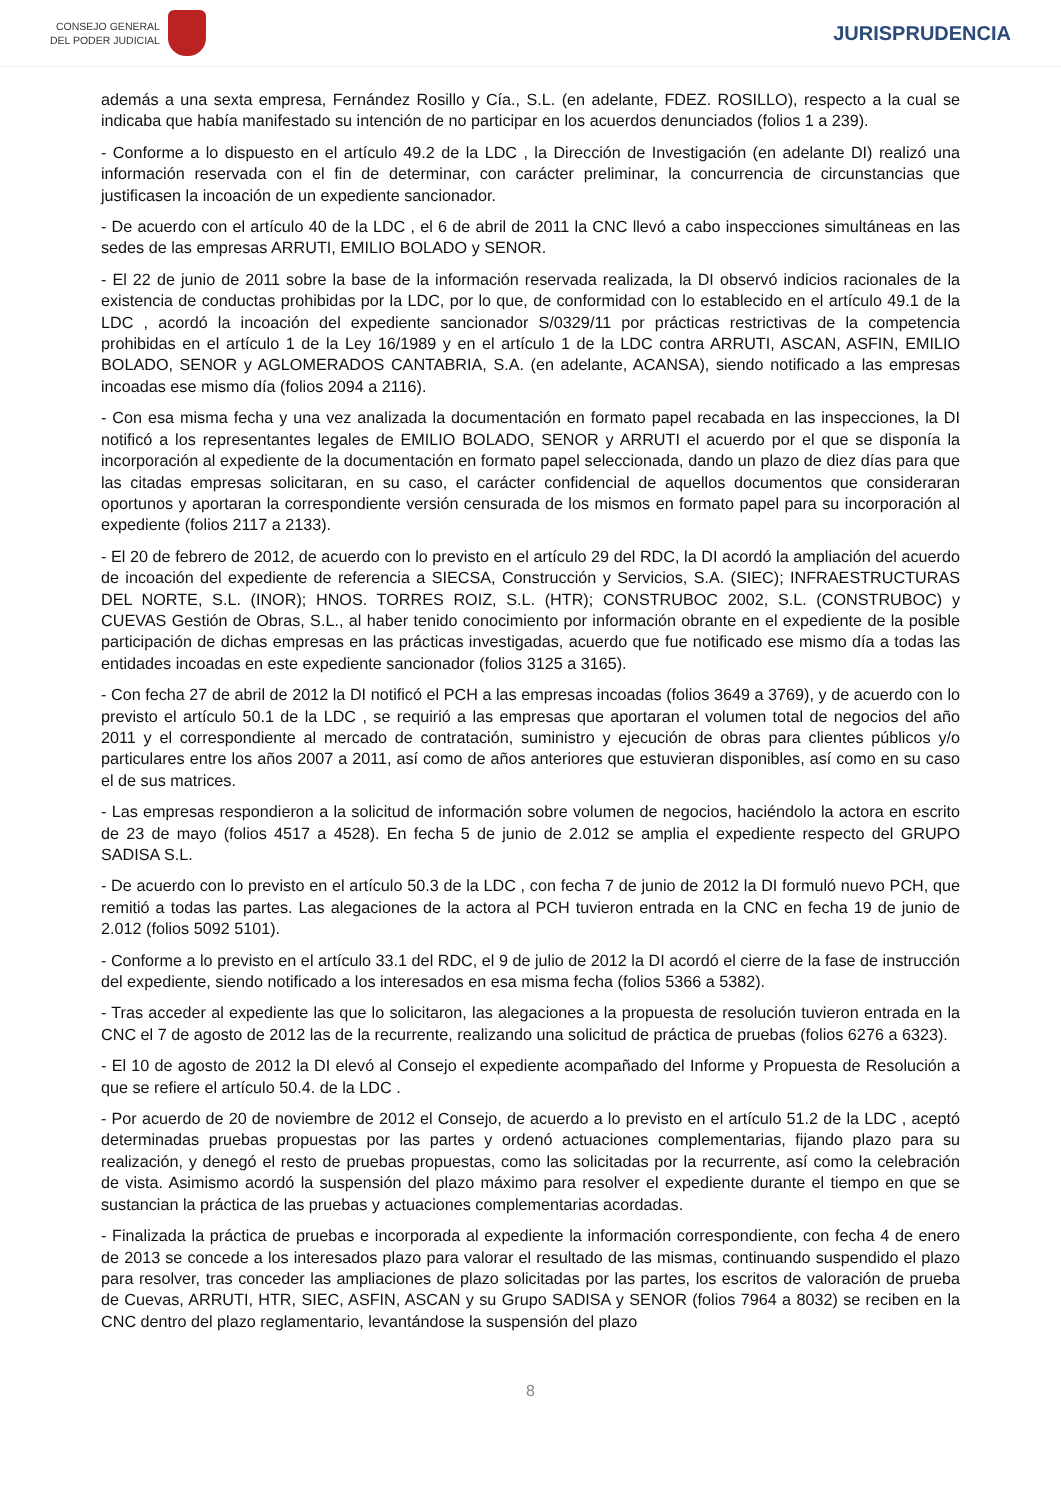CONSEJO GENERAL
DEL PODER JUDICIAL
JURISPRUDENCIA
además a una sexta empresa, Fernández Rosillo y Cía., S.L. (en adelante, FDEZ. ROSILLO), respecto a la cual se indicaba que había manifestado su intención de no participar en los acuerdos denunciados (folios 1 a 239).
- Conforme a lo dispuesto en el artículo 49.2 de la LDC , la Dirección de Investigación (en adelante DI) realizó una información reservada con el fin de determinar, con carácter preliminar, la concurrencia de circunstancias que justificasen la incoación de un expediente sancionador.
- De acuerdo con el artículo 40 de la LDC , el 6 de abril de 2011 la CNC llevó a cabo inspecciones simultáneas en las sedes de las empresas ARRUTI, EMILIO BOLADO y SENOR.
- El 22 de junio de 2011 sobre la base de la información reservada realizada, la DI observó indicios racionales de la existencia de conductas prohibidas por la LDC, por lo que, de conformidad con lo establecido en el artículo 49.1 de la LDC , acordó la incoación del expediente sancionador S/0329/11 por prácticas restrictivas de la competencia prohibidas en el artículo 1 de la Ley 16/1989 y en el artículo 1 de la LDC contra ARRUTI, ASCAN, ASFIN, EMILIO BOLADO, SENOR y AGLOMERADOS CANTABRIA, S.A. (en adelante, ACANSA), siendo notificado a las empresas incoadas ese mismo día (folios 2094 a 2116).
- Con esa misma fecha y una vez analizada la documentación en formato papel recabada en las inspecciones, la DI notificó a los representantes legales de EMILIO BOLADO, SENOR y ARRUTI el acuerdo por el que se disponía la incorporación al expediente de la documentación en formato papel seleccionada, dando un plazo de diez días para que las citadas empresas solicitaran, en su caso, el carácter confidencial de aquellos documentos que consideraran oportunos y aportaran la correspondiente versión censurada de los mismos en formato papel para su incorporación al expediente (folios 2117 a 2133).
- El 20 de febrero de 2012, de acuerdo con lo previsto en el artículo 29 del RDC, la DI acordó la ampliación del acuerdo de incoación del expediente de referencia a SIECSA, Construcción y Servicios, S.A. (SIEC); INFRAESTRUCTURAS DEL NORTE, S.L. (INOR); HNOS. TORRES ROIZ, S.L. (HTR); CONSTRUBOC 2002, S.L. (CONSTRUBOC) y CUEVAS Gestión de Obras, S.L., al haber tenido conocimiento por información obrante en el expediente de la posible participación de dichas empresas en las prácticas investigadas, acuerdo que fue notificado ese mismo día a todas las entidades incoadas en este expediente sancionador (folios 3125 a 3165).
- Con fecha 27 de abril de 2012 la DI notificó el PCH a las empresas incoadas (folios 3649 a 3769), y de acuerdo con lo previsto el artículo 50.1 de la LDC , se requirió a las empresas que aportaran el volumen total de negocios del año 2011 y el correspondiente al mercado de contratación, suministro y ejecución de obras para clientes públicos y/o particulares entre los años 2007 a 2011, así como de años anteriores que estuvieran disponibles, así como en su caso el de sus matrices.
- Las empresas respondieron a la solicitud de información sobre volumen de negocios, haciéndolo la actora en escrito de 23 de mayo (folios 4517 a 4528). En fecha 5 de junio de 2.012 se amplia el expediente respecto del GRUPO SADISA S.L.
- De acuerdo con lo previsto en el artículo 50.3 de la LDC , con fecha 7 de junio de 2012 la DI formuló nuevo PCH, que remitió a todas las partes. Las alegaciones de la actora al PCH tuvieron entrada en la CNC en fecha 19 de junio de 2.012 (folios 5092 5101).
- Conforme a lo previsto en el artículo 33.1 del RDC, el 9 de julio de 2012 la DI acordó el cierre de la fase de instrucción del expediente, siendo notificado a los interesados en esa misma fecha (folios 5366 a 5382).
- Tras acceder al expediente las que lo solicitaron, las alegaciones a la propuesta de resolución tuvieron entrada en la CNC el 7 de agosto de 2012 las de la recurrente, realizando una solicitud de práctica de pruebas (folios 6276 a 6323).
- El 10 de agosto de 2012 la DI elevó al Consejo el expediente acompañado del Informe y Propuesta de Resolución a que se refiere el artículo 50.4. de la LDC .
- Por acuerdo de 20 de noviembre de 2012 el Consejo, de acuerdo a lo previsto en el artículo 51.2 de la LDC , aceptó determinadas pruebas propuestas por las partes y ordenó actuaciones complementarias, fijando plazo para su realización, y denegó el resto de pruebas propuestas, como las solicitadas por la recurrente, así como la celebración de vista. Asimismo acordó la suspensión del plazo máximo para resolver el expediente durante el tiempo en que se sustancian la práctica de las pruebas y actuaciones complementarias acordadas.
- Finalizada la práctica de pruebas e incorporada al expediente la información correspondiente, con fecha 4 de enero de 2013 se concede a los interesados plazo para valorar el resultado de las mismas, continuando suspendido el plazo para resolver, tras conceder las ampliaciones de plazo solicitadas por las partes, los escritos de valoración de prueba de Cuevas, ARRUTI, HTR, SIEC, ASFIN, ASCAN y su Grupo SADISA y SENOR (folios 7964 a 8032) se reciben en la CNC dentro del plazo reglamentario, levantándose la suspensión del plazo
8